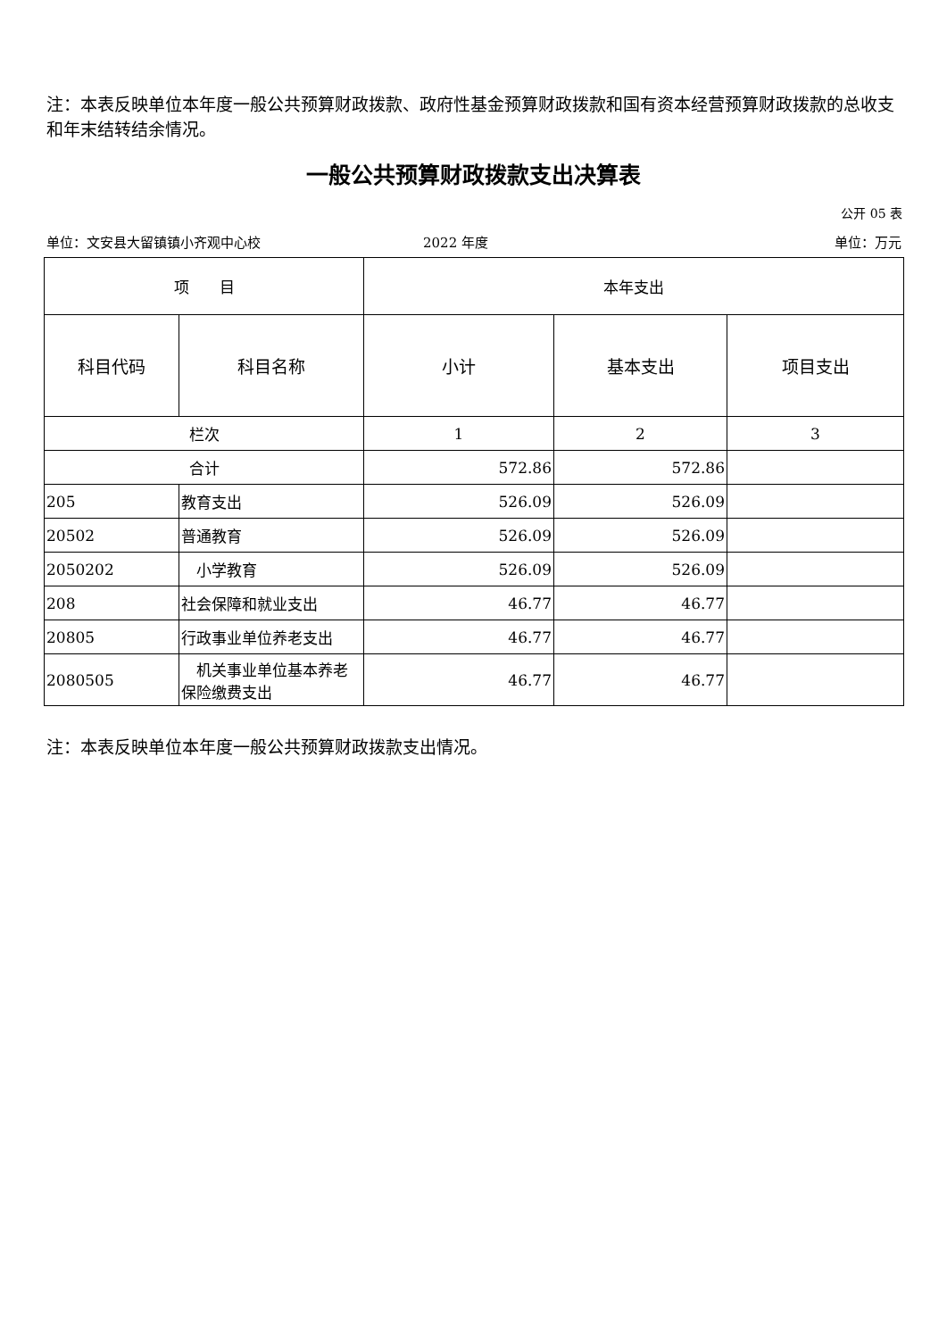注：本表反映单位本年度一般公共预算财政拨款、政府性基金预算财政拨款和国有资本经营预算财政拨款的总收支和年末结转结余情况。
一般公共预算财政拨款支出决算表
公开 05 表
单位：文安县大留镇镇小齐观中心校 2022 年度 单位：万元
| 项 目 | | 本年支出 | | |
| --- | --- | --- | --- | --- |
| 科目代码 | 科目名称 | 小计 | 基本支出 | 项目支出 |
| 栏次 | | 1 | 2 | 3 |
| 合计 | | 572.86 | 572.86 | |
| 205 | 教育支出 | 526.09 | 526.09 | |
| 20502 | 普通教育 | 526.09 | 526.09 | |
| 2050202 | 小学教育 | 526.09 | 526.09 | |
| 208 | 社会保障和就业支出 | 46.77 | 46.77 | |
| 20805 | 行政事业单位养老支出 | 46.77 | 46.77 | |
| 2080505 | 机关事业单位基本养老保险缴费支出 | 46.77 | 46.77 | |
注：本表反映单位本年度一般公共预算财政拨款支出情况。